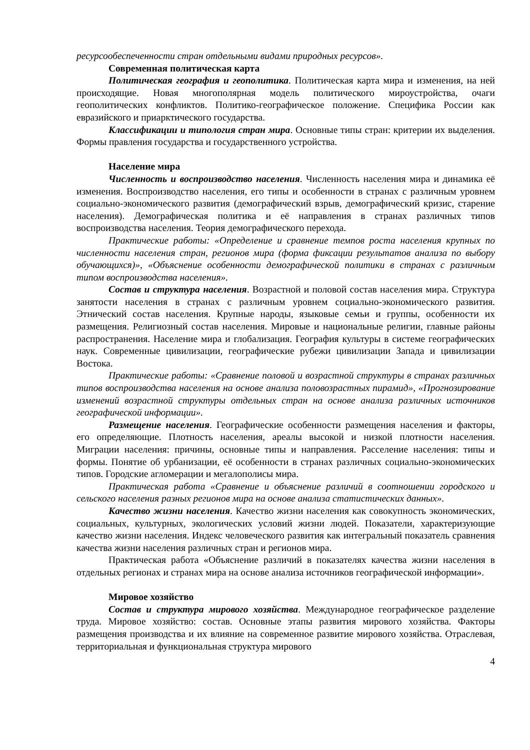ресурсообеспеченности стран отдельными видами природных ресурсов».
Современная политическая карта
Политическая география и геополитика. Политическая карта мира и изменения, на ней происходящие. Новая многополярная модель политического мироустройства, очаги геополитических конфликтов. Политико-географическое положение. Специфика России как евразийского и приарктического государства.
Классификации и типология стран мира. Основные типы стран: критерии их выделения. Формы правления государства и государственного устройства.
Население мира
Численность и воспроизводство населения. Численность населения мира и динамика её изменения. Воспроизводство населения, его типы и особенности в странах с различным уровнем социально-экономического развития (демографический взрыв, демографический кризис, старение населения). Демографическая политика и её направления в странах различных типов воспроизводства населения. Теория демографического перехода.
Практические работы: «Определение и сравнение темпов роста населения крупных по численности населения стран, регионов мира (форма фиксации результатов анализа по выбору обучающихся)», «Объяснение особенности демографической политики в странах с различным типом воспроизводства населения».
Состав и структура населения. Возрастной и половой состав населения мира. Структура занятости населения в странах с различным уровнем социально-экономического развития. Этнический состав населения. Крупные народы, языковые семьи и группы, особенности их размещения. Религиозный состав населения. Мировые и национальные религии, главные районы распространения. Население мира и глобализация. География культуры в системе географических наук. Современные цивилизации, географические рубежи цивилизации Запада и цивилизации Востока.
Практические работы: «Сравнение половой и возрастной структуры в странах различных типов воспроизводства населения на основе анализа половозрастных пирамид», «Прогнозирование изменений возрастной структуры отдельных стран на основе анализа различных источников географической информации».
Размещение населения. Географические особенности размещения населения и факторы, его определяющие. Плотность населения, ареалы высокой и низкой плотности населения. Миграции населения: причины, основные типы и направления. Расселение населения: типы и формы. Понятие об урбанизации, её особенности в странах различных социально-экономических типов. Городские агломерации и мегалополисы мира.
Практическая работа «Сравнение и объяснение различий в соотношении городского и сельского населения разных регионов мира на основе анализа статистических данных».
Качество жизни населения. Качество жизни населения как совокупность экономических, социальных, культурных, экологических условий жизни людей. Показатели, характеризующие качество жизни населения. Индекс человеческого развития как интегральный показатель сравнения качества жизни населения различных стран и регионов мира.
Практическая работа «Объяснение различий в показателях качества жизни населения в отдельных регионах и странах мира на основе анализа источников географической информации».
Мировое хозяйство
Состав и структура мирового хозяйства. Международное географическое разделение труда. Мировое хозяйство: состав. Основные этапы развития мирового хозяйства. Факторы размещения производства и их влияние на современное развитие мирового хозяйства. Отраслевая, территориальная и функциональная структура мирового
4